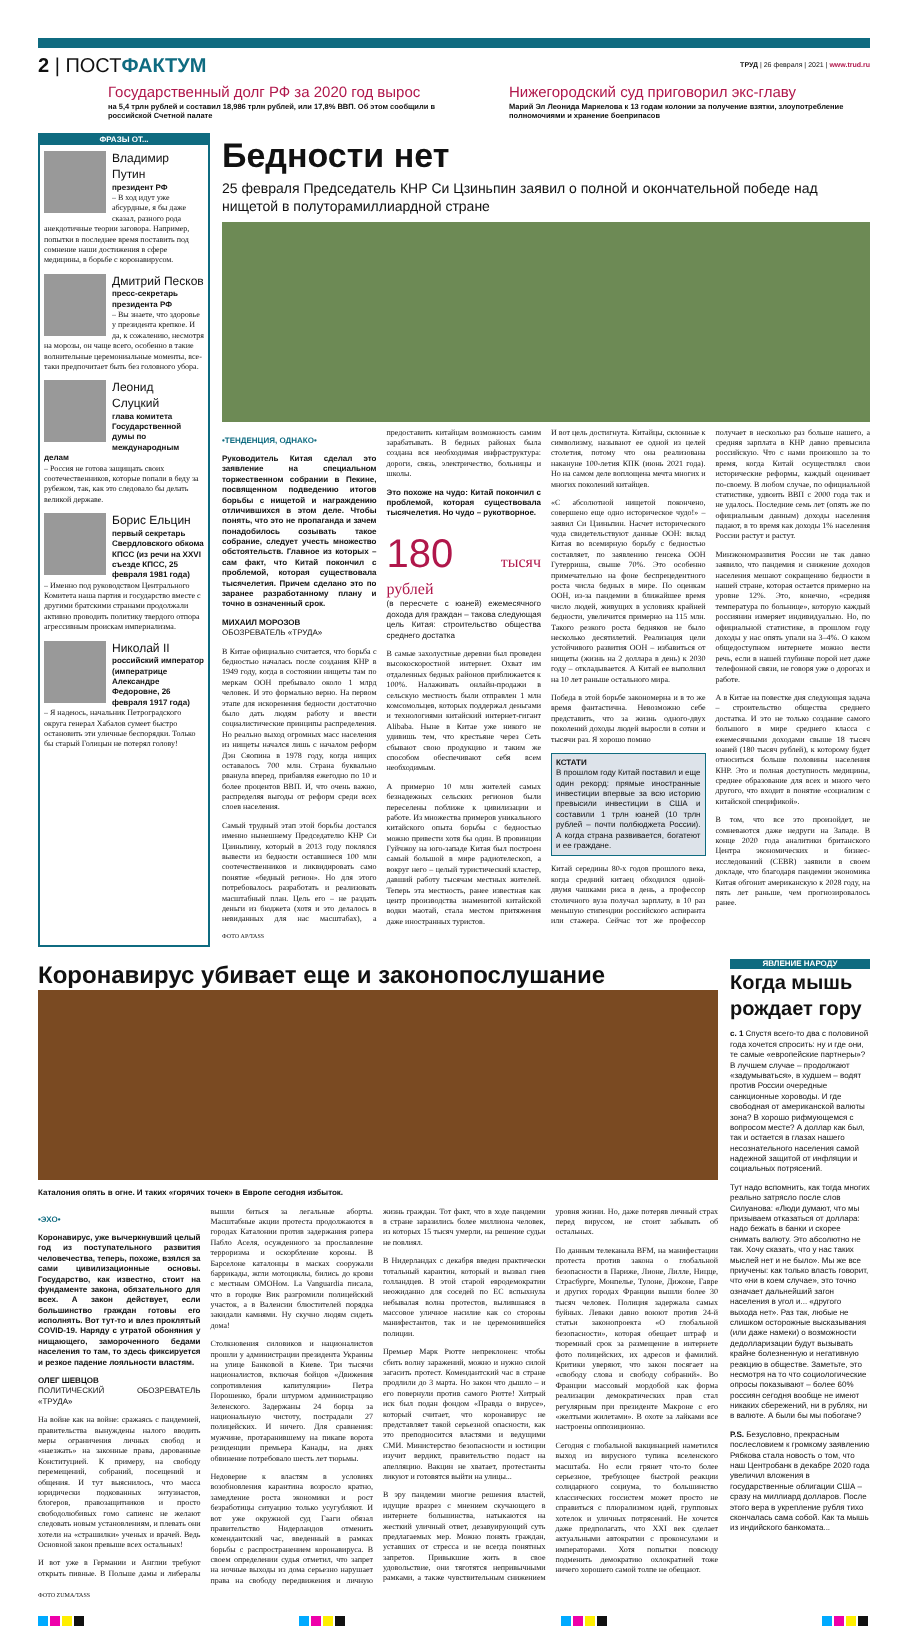2 | ПОСТФАКТУМ
ТРУД | 26 февраля | 2021 | www.trud.ru
Государственный долг РФ за 2020 год вырос
на 5,4 трлн рублей и составил 18,986 трлн рублей, или 17,8% ВВП. Об этом сообщили в российской Счетной палате
Нижегородский суд приговорил экс-главу
Марий Эл Леонида Маркелова к 13 годам колонии за получение взятки, злоупотребление полномочиями и хранение боеприпасов
ФРАЗЫ ОТ...
Владимир Путин
президент РФ
– В ход идут уже абсурдные, я бы даже сказал, разного рода анекдотичные теории заговора. Например, попытки в последнее время поставить под сомнение наши достижения в сфере медицины, в борьбе с коронавирусом.
Дмитрий Песков
пресс-секретарь президента РФ
– Вы знаете, что здоровье у президента крепкое. И да, к сожалению, несмотря на морозы, он чаще всего, особенно в такие волнительные церемониальные моменты, все-таки предпочитает быть без головного убора.
Леонид Слуцкий
глава комитета Государственной думы по международным делам
– Россия не готова защищать своих соотечественников, которые попали в беду за рубежом, так, как это следовало бы делать великой державе.
Борис Ельцин
первый секретарь Свердловского обкома КПСС (из речи на XXVI съезде КПСС, 25 февраля 1981 года)
– Именно под руководством Центрального Комитета наша партия и государство вместе с другими братскими странами продолжали активно проводить политику твердого отпора агрессивным проискам империализма.
Николай II
российский император (императрице Александре Федоровне, 26 февраля 1917 года)
– Я надеюсь, начальник Петроградского округа генерал Хабалов сумеет быстро остановить эти уличные беспорядки. Только бы старый Голицын не потерял голову!
Бедности нет
25 февраля Председатель КНР Си Цзиньпин заявил о полной и окончательной победе над нищетой в полуторамиллиардной стране
•ТЕНДЕНЦИЯ, ОДНАКО•
Руководитель Китая сделал это заявление на специальном торжественном собрании в Пекине, посвященном подведению итогов борьбы с нищетой и награждению отличившихся в этом деле. Чтобы понять, что это не пропаганда и зачем понадобилось созывать такое собрание, следует учесть множество обстоятельств. Главное из которых – сам факт, что Китай покончил с проблемой, которая существовала тысячелетия. Причем сделано это по заранее разработанному плану и точно в означенный срок.
МИХАИЛ МОРОЗОВ
ОБОЗРЕВАТЕЛЬ «ТРУДА»
В Китае официально считается, что борьба с бедностью началась после создания КНР в 1949 году, когда в состоянии нищеты там по меркам ООН пребывало около 1 млрд человек. И это формально верно. На первом этапе для искоренения бедности достаточно было дать людям работу и ввести социалистические принципы распределения. Но реально выход огромных масс населения из нищеты начался лишь с началом реформ Дэн Сяопина в 1978 году, когда нищих оставалось 700 млн. Страна буквально рванула вперед, прибавляя ежегодно по 10 и более процентов ВВП. И, что очень важно, распределяя выгоды от реформ среди всех слоев населения.
Самый трудный этап этой борьбы достался именно нынешнему Председателю КНР Си Цзиньпину, который в 2013 году поклялся вывести из бедности оставшиеся 100 млн соотечественников и ликвидировать само понятие «бедный регион». Но для этого потребовалось разработать и реализовать масштабный план. Цель его – не раздать деньги из бюджета (хотя и это делалось в невиданных для нас масштабах), а предоставить китайцам возможность самим зарабатывать. В бедных районах была создана вся необходимая инфраструктура: дороги, связь, электричество, больницы и школы.
Это похоже на чудо: Китай покончил с проблемой, которая существовала тысячелетия. Но чудо – рукотворное.
180 тысяч рублей
(в пересчете с юаней) ежемесячного дохода для граждан – такова следующая цель Китая: строительство общества среднего достатка
В самые захолустные деревни был проведен высокоскоростной интернет. Охват им отдаленных бедных районов приближается к 100%. Налаживать онлайн-продажи в сельскую местность были отправлен 1 млн комсомольцев, которых поддержал деньгами и технологиями китайский интернет-гигант Alibaba. Ныне в Китае уже никого не удивишь тем, что крестьяне через Сеть сбывают свою продукцию и таким же способом обеспечивают себя всем необходимым.
А примерно 10 млн жителей самых безнадежных сельских регионов были переселены поближе к цивилизации и работе. Из множества примеров уникального китайского опыта борьбы с бедностью можно привести хотя бы один. В провинции Гуйчжоу на юго-западе Китая был построен самый большой в мире радиотелескоп, а вокруг него – целый туристический кластер, давший работу тысячам местных жителей. Теперь эта местность, ранее известная как центр производства знаменитой китайской водки маотай, стала местом притяжения даже иностранных туристов.
И вот цель достигнута. Китайцы, склонные к символизму, называют ее одной из целей столетия, потому что она реализована накануне 100-летия КПК (июнь 2021 года). Но на самом деле воплощена мечта многих и многих поколений китайцев.
«С абсолютной нищетой покончено, совершено еще одно историческое чудо!» – заявил Си Цзиньпин. Насчет исторического чуда свидетельствуют данные ООН: вклад Китая во всемирную борьбу с бедностью составляет, по заявлению генсека ООН Гутерриша, свыше 70%. Это особенно примечательно на фоне беспрецедентного роста числа бедных в мире. По оценкам ООН, из-за пандемии в ближайшее время число людей, живущих в условиях крайней бедности, увеличится примерно на 115 млн. Такого резкого роста бедняков не было несколько десятилетий. Реализация цели устойчивого развития ООН – избавиться от нищеты (жизнь на 2 доллара в день) к 2030 году – откладывается. А Китай ее выполнил на 10 лет раньше остального мира.
Победа в этой борьбе закономерна и в то же время фантастична. Невозможно себе представить, что за жизнь одного-двух поколений доходы людей выросли в сотни и тысячи раз. Я хорошо помню
КСТАТИ
В прошлом году Китай поставил и еще один рекорд: прямые иностранные инвестиции впервые за всю историю превысили инвестиции в США и составили 1 трлн юаней (10 трлн рублей – почти полбюджета России). А когда страна развивается, богатеют и ее граждане.
Китай середины 80-х годов прошлого века, когда средний китаец обходился одной-двумя чашками риса в день, а профессор столичного вуза получал зарплату, в 10 раз меньшую стипендии российского аспиранта или стажера. Сейчас тот же профессор получает в несколько раз больше нашего, а средняя зарплата в КНР давно превысила российскую. Что с нами произошло за то время, когда Китай осуществлял свои исторические реформы, каждый оценивает по-своему. В любом случае, по официальной статистике, удвоить ВВП с 2000 года так и не удалось. Последние семь лет (опять же по официальным данным) доходы населения падают, в то время как доходы 1% населения России растут и растут.
Минэкономразвития России не так давно заявило, что пандемия и снижение доходов населения мешают сокращению бедности в нашей стране, которая остается примерно на уровне 12%. Это, конечно, «средняя температура по больнице», которую каждый россиянин измеряет индивидуально. Но, по официальной статистике, в прошлом году доходы у нас опять упали на 3–4%. О каком общедоступном интернете можно вести речь, если в нашей глубинке порой нет даже телефонной связи, не говоря уже о дорогах и работе.
А в Китае на повестке дня следующая задача – строительство общества среднего достатка. И это не только создание самого большого в мире среднего класса с ежемесячными доходами свыше 18 тысяч юаней (180 тысяч рублей), к которому будет относиться больше половины населения КНР. Это и полная доступность медицины, среднее образование для всех и много чего другого, что входит в понятие «социализм с китайской спецификой».
В том, что все это произойдет, не сомневаются даже недруги на Западе. В конце 2020 года аналитики британского Центра экономических и бизнес-исследований (CEBR) заявили в своем докладе, что благодаря пандемии экономика Китая обгонит американскую к 2028 году, на пять лет раньше, чем прогнозировалось ранее.
ФОТО AP/TASS
Коронавирус убивает еще и законопослушание
Каталония опять в огне. И таких «горячих точек» в Европе сегодня избыток.
•ЭХО•
Коронавирус, уже вычеркнувший целый год из поступательного развития человечества, теперь, похоже, взялся за сами цивилизационные основы. Государство, как известно, стоит на фундаменте закона, обязательного для всех. А закон действует, если большинство граждан готовы его исполнять. Вот тут-то и влез проклятый COVID-19. Наряду с утратой обоняния у нищающего, замороченного бедами населения то там, то здесь фиксируется и резкое падение лояльности властям.
ОЛЕГ ШЕВЦОВ
ПОЛИТИЧЕСКИЙ ОБОЗРЕВАТЕЛЬ «ТРУДА»
На войне как на войне: сражаясь с пандемией, правительства вынуждены налого вводить меры ограничения личных свобод и «наезжать» на законные права, дарованные Конституцией. К примеру, на свободу перемещений, собраний, посещений и общения. И тут выяснилось, что масса юридически подкованных энтузиастов, блогеров, правозащитников и просто свободолюбивых гомо сапиенс не желают следовать новым установлениям, и плевать они хотели на «страшилки» ученых и врачей. Ведь Основной закон превыше всех остальных!
И вот уже в Германии и Англии требуют открыть пивные. В Польше дамы и либералы вышли биться за легальные аборты. Масштабные акции протеста продолжаются в городах Каталонии против задержания рэпера Пабло Аселя, осужденного за прославление терроризма и оскорбление короны. В Барселоне каталонцы в масках сооружали баррикады, жгли мотоциклы, бились до крови с местным ОМОНом. La Vanguardia писала, что в городке Вик разгромили полицейский участок, а в Валенсии блюстителей порядка закидали камнями. Ну скучно людям сидеть дома!
Столкновения силовиков и националистов прошли у администрации президента Украины на улице Банковой в Киеве. Три тысячи националистов, включая бойцов «Движения сопротивления капитуляции» Петра Порошенко, брали штурмом администрацию Зеленского. Задержаны 24 борца за национальную чистоту, пострадали 27 полицейских. И ничего. Для сравнения: мужчине, протаранившему на пикапе ворота резиденции премьера Канады, на днях обвинение потребовало шесть лет тюрьмы.
Недоверие к властям в условиях возобновления карантина возросло кратно, замедление роста экономики и рост безработицы ситуацию только усугубляют. И вот уже окружной суд Гааги обязал правительство Нидерландов отменить комендантский час, введенный в рамках борьбы с распространением коронавируса. В своем определении судья отметил, что запрет на ночные выходы из дома серьезно нарушает права на свободу передвижения и личную жизнь граждан. Тот факт, что в ходе пандемии в стране заразились более миллиона человек, из которых 15 тысяч умерли, на решение судьи не повлиял.
В Нидерландах с декабря введен практически тотальный карантин, который и вызвал гнев голландцев. В этой старой евродемократии неожиданно для соседей по ЕС вспыхнула небывалая волна протестов, вылившаяся в массовое уличное насилие как со стороны манифестантов, так и не церемонившейся полиции.
Премьер Марк Рютте непреклонен: чтобы сбить волну заражений, можно и нужно силой загасить протест. Комендантский час в стране продлили до 3 марта. Но закон что дышло – и его повернули против самого Рютте! Хитрый иск был подан фондом «Правда о вирусе», который считает, что коронавирус не представляет такой серьезной опасности, как это преподносится властями и ведущими СМИ. Министерство безопасности и юстиции изучит вердикт, правительство подаст на апелляцию. Вакцин не хватает, протестанты ликуют и готовятся выйти на улицы...
В эру пандемии многие решения властей, идущие вразрез с мнением скучающего в интернете большинства, натыкаются на жесткий уличный ответ, дезавуирующий суть предлагаемых мер. Можно понять граждан, уставших от стресса и не всегда понятных запретов. Привыкшие жить в свое удовольствие, они тяготятся непривычными рамками, а также чувствительным снижением уровня жизни. Но, даже потеряв личный страх перед вирусом, не стоит забывать об остальных.
По данным телеканала BFM, на манифестации протеста против закона о глобальной безопасности в Париже, Лионе, Лилле, Ницце, Страсбурге, Монпелье, Тулоне, Дижоне, Гавре и других городах Франции вышли более 30 тысяч человек. Полиция задержала самых буйных. Леваки давно воюют против 24-й статьи законопроекта «О глобальной безопасности», которая обещает штраф и тюремный срок за размещение в интернете фото полицейских, их адресов и фамилий. Критики уверяют, что закон посягает на «свободу слова и свободу собраний». Во Франции массовый мордобой как форма реализации демократических прав стал регулярным при президенте Макроне с его «желтыми жилетами». В охоте за лайками все настроены оппозиционно.
Сегодня с глобальной вакцинацией наметился выход из вирусного тупика вселенского масштаба. Но если грянет что-то более серьезное, требующее быстрой реакции солидарного социума, то большинство классических госсистем может просто не справиться с плюрализмом идей, групповых хотелок и уличных потрясений. Не хочется даже предполагать, что XXI век сделает актуальными автократии с проконсулами и императорами. Хотя попытки повсюду подменить демократию охлократией тоже ничего хорошего самой толпе не обещают.
ФОТО ZUMA/TASS
ЯВЛЕНИЕ НАРОДУ
Когда мышь рождает гору
с. 1 Спустя всего-то два с половиной года хочется спросить: ну и где они, те самые «европейские партнеры»? В лучшем случае – продолжают «задумываться», в худшем – водят против России очередные санкционные хороводы. И где свободная от американской валюты зона? В хорошо рифмующемся с вопросом месте? А доллар как был, так и остается в глазах нашего несознательного населения самой надежной защитой от инфляции и социальных потрясений.
Тут надо вспомнить, как тогда многих реально затрясло после слов Силуанова: «Люди думают, что мы призываем отказаться от доллара: надо бежать в банки и скорее снимать валюту. Это абсолютно не так. Хочу сказать, что у нас таких мыслей нет и не было». Мы же все приучены: как только власть говорит, что «ни в коем случае», это точно означает дальнейший загон населения в угол и... «другого выхода нет». Раз так, любые не слишком осторожные высказывания (или даже намеки) о возможности дедолларизации будут вызывать крайне болезненную и негативную реакцию в обществе. Заметьте, это несмотря на то что социологические опросы показывают – более 60% россиян сегодня вообще не имеют никаких сбережений, ни в рублях, ни в валюте. А были бы мы побогаче?
P.S. Безусловно, прекрасным послесловием к громкому заявлению Рябкова стала новость о том, что наш Центробанк в декабре 2020 года увеличил вложения в государственные облигации США – сразу на миллиард долларов. После этого вера в укрепление рубля тихо скончалась сама собой. Как та мышь из индийского банкомата...